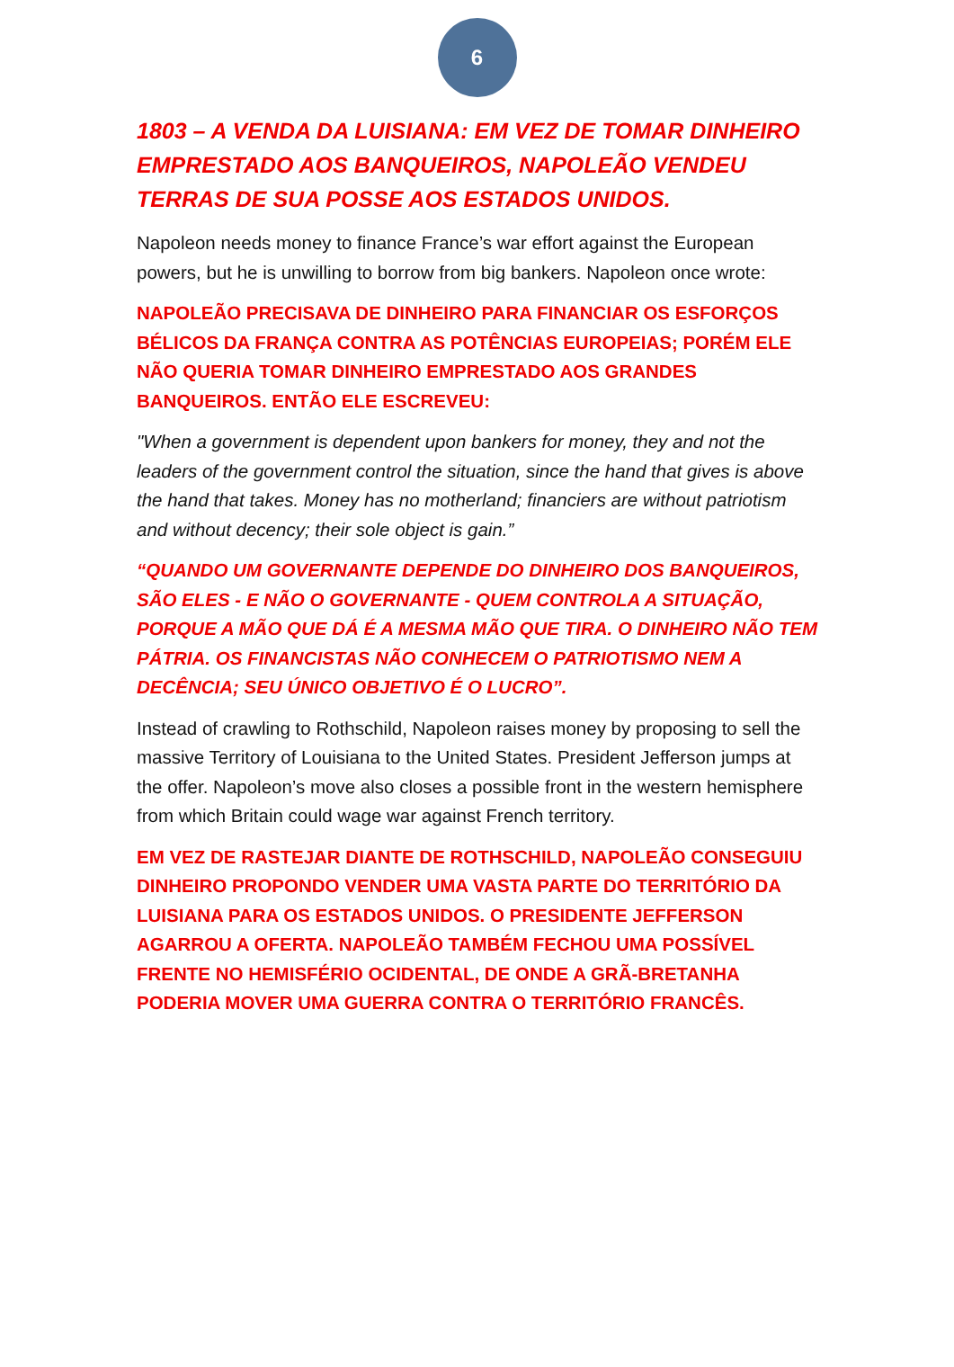6
1803 – A VENDA DA LUISIANA: EM VEZ DE TOMAR DINHEIRO EMPRESTADO AOS BANQUEIROS, NAPOLEÃO VENDEU TERRAS DE SUA POSSE AOS ESTADOS UNIDOS.
Napoleon needs money to finance France’s war effort against the European powers, but he is unwilling to borrow from big bankers. Napoleon once wrote:
NAPOLEÃO PRECISAVA DE DINHEIRO PARA FINANCIAR OS ESFORÇOS BÉLICOS DA FRANÇA CONTRA AS POTÊNCIAS EUROPEIAS; PORÉM ELE NÃO QUERIA TOMAR DINHEIRO EMPRESTADO AOS GRANDES BANQUEIROS. ENTÃO ELE ESCREVEU:
"When a government is dependent upon bankers for money, they and not the leaders of the government control the situation, since the hand that gives is above the hand that takes. Money has no motherland; financiers are without patriotism and without decency; their sole object is gain.”
“QUANDO UM GOVERNANTE DEPENDE DO DINHEIRO DOS BANQUEIROS, SÃO ELES - E NÃO O GOVERNANTE - QUEM CONTROLA A SITUAÇÃO, PORQUE A MÃO QUE DÁ É A MESMA MÃO QUE TIRA. O DINHEIRO NÃO TEM PÁTRIA. OS FINANCISTAS NÃO CONHECEM O PATRIOTISMO NEM A DECÊNCIA; SEU ÚNICO OBJETIVO É O LUCRO”.
Instead of crawling to Rothschild, Napoleon raises money by proposing to sell the massive Territory of Louisiana to the United States. President Jefferson jumps at the offer. Napoleon’s move also closes a possible front in the western hemisphere from which Britain could wage war against French territory.
EM VEZ DE RASTEJAR DIANTE DE ROTHSCHILD, NAPOLEÃO CONSEGUIU DINHEIRO PROPONDO VENDER UMA VASTA PARTE DO TERRITÓRIO DA LUISIANA PARA OS ESTADOS UNIDOS. O PRESIDENTE JEFFERSON AGARROU A OFERTA. NAPOLEÃO TAMBÉM FECHOU UMA POSSÍVEL FRENTE NO HEMISFÉRIO OCIDENTAL, DE ONDE A GRÃ-BRETANHA PODERIA MOVER UMA GUERRA CONTRA O TERRITÓRIO FRANCÊS.